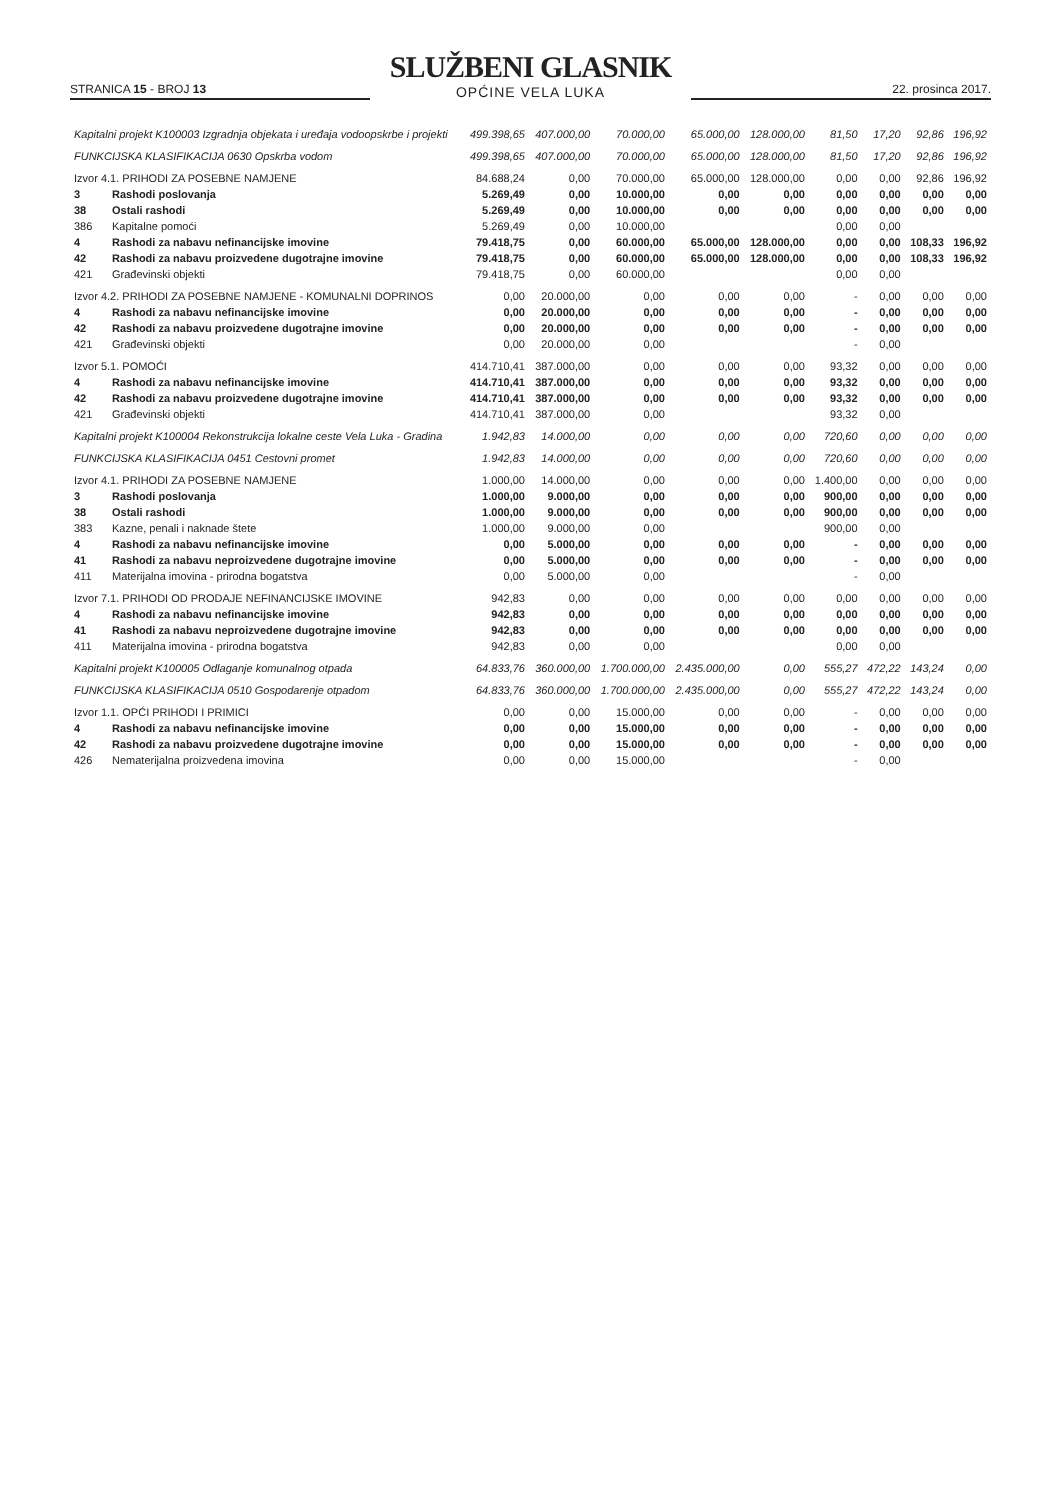STRANICA 15 - BROJ 13
SLUŽBENI GLASNIK
OPĆINE VELA LUKA
22. prosinca 2017.
| Kapitalni projekt K100003 Izgradnja objekata i uređaja vodoopskrbe i projekti | | 499.398,65 | 407.000,00 | 70.000,00 | 65.000,00 | 128.000,00 | 81,50 | 17,20 | 92,86 | 196,92 |
| FUNKCIJSKA KLASIFIKACIJA 0630 Opskrba vodom | | 499.398,65 | 407.000,00 | 70.000,00 | 65.000,00 | 128.000,00 | 81,50 | 17,20 | 92,86 | 196,92 |
| Izvor 4.1. PRIHODI ZA POSEBNE NAMJENE | | 84.688,24 | 0,00 | 70.000,00 | 65.000,00 | 128.000,00 | 0,00 | 0,00 | 92,86 | 196,92 |
| 3 | Rashodi poslovanja | 5.269,49 | 0,00 | 10.000,00 | 0,00 | 0,00 | 0,00 | 0,00 | 0,00 | 0,00 |
| 38 | Ostali rashodi | 5.269,49 | 0,00 | 10.000,00 | 0,00 | 0,00 | 0,00 | 0,00 | 0,00 | 0,00 |
| 386 | Kapitalne pomoći | 5.269,49 | 0,00 | 10.000,00 | | | 0,00 | 0,00 | | |
| 4 | Rashodi za nabavu nefinancijske imovine | 79.418,75 | 0,00 | 60.000,00 | 65.000,00 | 128.000,00 | 0,00 | 0,00 | 108,33 | 196,92 |
| 42 | Rashodi za nabavu proizvedene dugotrajne imovine | 79.418,75 | 0,00 | 60.000,00 | 65.000,00 | 128.000,00 | 0,00 | 0,00 | 108,33 | 196,92 |
| 421 | Građevinski objekti | 79.418,75 | 0,00 | 60.000,00 | | | 0,00 | 0,00 | | |
| Izvor 4.2. PRIHODI ZA POSEBNE NAMJENE - KOMUNALNI DOPRINOS | | 0,00 | 20.000,00 | 0,00 | 0,00 | 0,00 | - | 0,00 | 0,00 | 0,00 |
| 4 | Rashodi za nabavu nefinancijske imovine | 0,00 | 20.000,00 | 0,00 | 0,00 | 0,00 | - | 0,00 | 0,00 | 0,00 |
| 42 | Rashodi za nabavu proizvedene dugotrajne imovine | 0,00 | 20.000,00 | 0,00 | 0,00 | 0,00 | - | 0,00 | 0,00 | 0,00 |
| 421 | Građevinski objekti | 0,00 | 20.000,00 | 0,00 | | | - | 0,00 | | |
| Izvor 5.1. POMOĆI | | 414.710,41 | 387.000,00 | 0,00 | 0,00 | 0,00 | 93,32 | 0,00 | 0,00 | 0,00 |
| 4 | Rashodi za nabavu nefinancijske imovine | 414.710,41 | 387.000,00 | 0,00 | 0,00 | 0,00 | 93,32 | 0,00 | 0,00 | 0,00 |
| 42 | Rashodi za nabavu proizvedene dugotrajne imovine | 414.710,41 | 387.000,00 | 0,00 | 0,00 | 0,00 | 93,32 | 0,00 | 0,00 | 0,00 |
| 421 | Građevinski objekti | 414.710,41 | 387.000,00 | 0,00 | | | 93,32 | 0,00 | | |
| Kapitalni projekt K100004 Rekonstrukcija lokalne ceste Vela Luka - Gradina | | 1.942,83 | 14.000,00 | 0,00 | 0,00 | 0,00 | 720,60 | 0,00 | 0,00 | 0,00 |
| FUNKCIJSKA KLASIFIKACIJA 0451 Cestovni promet | | 1.942,83 | 14.000,00 | 0,00 | 0,00 | 0,00 | 720,60 | 0,00 | 0,00 | 0,00 |
| Izvor 4.1. PRIHODI ZA POSEBNE NAMJENE | | 1.000,00 | 14.000,00 | 0,00 | 0,00 | 0,00 | 1.400,00 | 0,00 | 0,00 | 0,00 |
| 3 | Rashodi poslovanja | 1.000,00 | 9.000,00 | 0,00 | 0,00 | 0,00 | 900,00 | 0,00 | 0,00 | 0,00 |
| 38 | Ostali rashodi | 1.000,00 | 9.000,00 | 0,00 | 0,00 | 0,00 | 900,00 | 0,00 | 0,00 | 0,00 |
| 383 | Kazne, penali i naknade štete | 1.000,00 | 9.000,00 | 0,00 | | | 900,00 | 0,00 | | |
| 4 | Rashodi za nabavu nefinancijske imovine | 0,00 | 5.000,00 | 0,00 | 0,00 | 0,00 | - | 0,00 | 0,00 | 0,00 |
| 41 | Rashodi za nabavu neproizvedene dugotrajne imovine | 0,00 | 5.000,00 | 0,00 | 0,00 | 0,00 | - | 0,00 | 0,00 | 0,00 |
| 411 | Materijalna imovina - prirodna bogatstva | 0,00 | 5.000,00 | 0,00 | | | - | 0,00 | | |
| Izvor 7.1. PRIHODI OD PRODAJE NEFINANCIJSKE IMOVINE | | 942,83 | 0,00 | 0,00 | 0,00 | 0,00 | 0,00 | 0,00 | 0,00 | 0,00 |
| 4 | Rashodi za nabavu nefinancijske imovine | 942,83 | 0,00 | 0,00 | 0,00 | 0,00 | 0,00 | 0,00 | 0,00 | 0,00 |
| 41 | Rashodi za nabavu neproizvedene dugotrajne imovine | 942,83 | 0,00 | 0,00 | 0,00 | 0,00 | 0,00 | 0,00 | 0,00 | 0,00 |
| 411 | Materijalna imovina - prirodna bogatstva | 942,83 | 0,00 | 0,00 | | | 0,00 | 0,00 | | |
| Kapitalni projekt K100005 Odlaganje komunalnog otpada | | 64.833,76 | 360.000,00 | 1.700.000,00 | 2.435.000,00 | 0,00 | 555,27 | 472,22 | 143,24 | 0,00 |
| FUNKCIJSKA KLASIFIKACIJA 0510 Gospodarenje otpadom | | 64.833,76 | 360.000,00 | 1.700.000,00 | 2.435.000,00 | 0,00 | 555,27 | 472,22 | 143,24 | 0,00 |
| Izvor 1.1. OPĆI PRIHODI I PRIMICI | | 0,00 | 0,00 | 15.000,00 | 0,00 | 0,00 | - | 0,00 | 0,00 | 0,00 |
| 4 | Rashodi za nabavu nefinancijske imovine | 0,00 | 0,00 | 15.000,00 | 0,00 | 0,00 | - | 0,00 | 0,00 | 0,00 |
| 42 | Rashodi za nabavu proizvedene dugotrajne imovine | 0,00 | 0,00 | 15.000,00 | 0,00 | 0,00 | - | 0,00 | 0,00 | 0,00 |
| 426 | Nematerijalna proizvedena imovina | 0,00 | 0,00 | 15.000,00 | | | - | 0,00 | | |